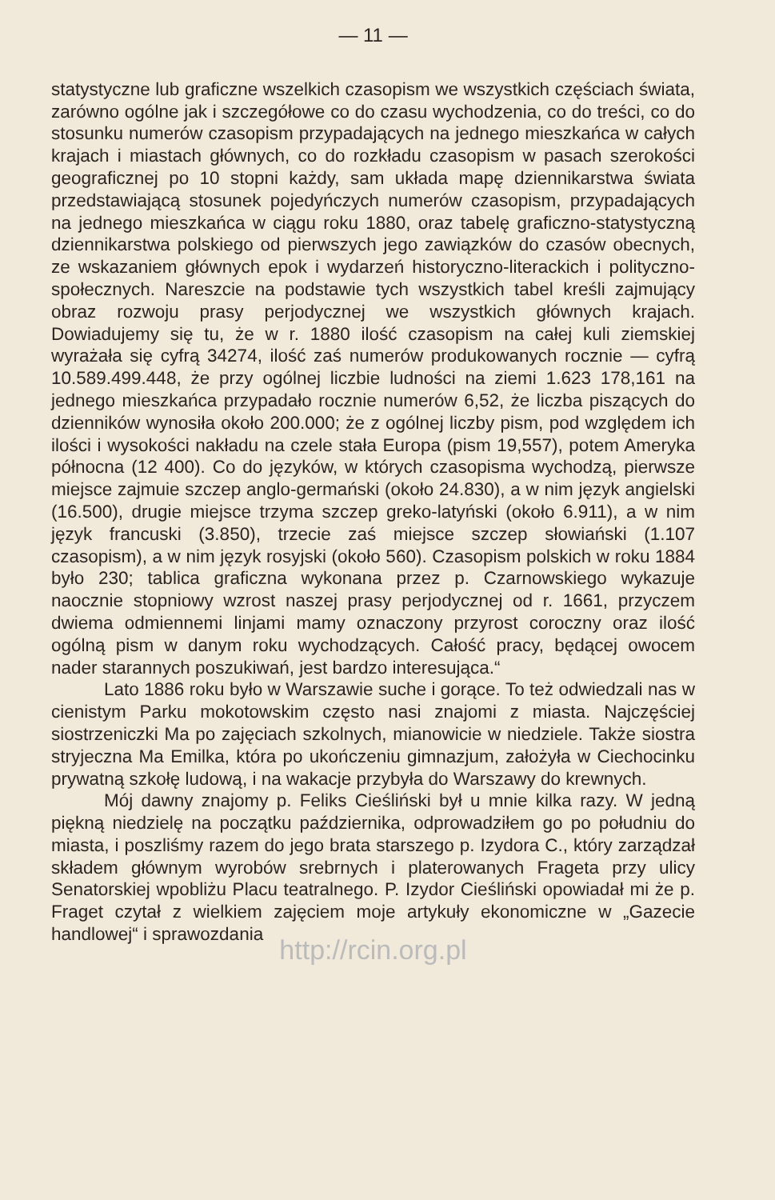— 11 —
statystyczne lub graficzne wszelkich czasopism we wszystkich częściach świata, zarówno ogólne jak i szczegółowe co do czasu wychodzenia, co do treści, co do stosunku numerów czasopism przypadających na jednego mieszkańca w całych krajach i miastach głównych, co do rozkładu czasopism w pasach szerokości geograficznej po 10 stopni każdy, sam układa mapę dziennikarstwa świata przedstawiającą stosunek pojedyńczych numerów czasopism, przypadających na jednego mieszkańca w ciągu roku 1880, oraz tabelę graficzno-statystyczną dziennikarstwa polskiego od pierwszych jego zawiązków do czasów obecnych, ze wskazaniem głównych epok i wydarzeń historyczno-literackich i polityczno-społecznych. Nareszcie na podstawie tych wszystkich tabel kreśli zajmujący obraz rozwoju prasy perjodycznej we wszystkich głównych krajach. Dowiadujemy się tu, że w r. 1880 ilość czasopism na całej kuli ziemskiej wyrażała się cyfrą 34274, ilość zaś numerów produkowanych rocznie — cyfrą 10.589.499.448, że przy ogólnej liczbie ludności na ziemi 1.623 178,161 na jednego mieszkańca przypadało rocznie numerów 6,52, że liczba piszących do dzienników wynosiła około 200.000; że z ogólnej liczby pism, pod względem ich ilości i wysokości nakładu na czele stała Europa (pism 19,557), potem Ameryka północna (12 400). Co do języków, w których czasopisma wychodzą, pierwsze miejsce zajmuie szczep anglo-germański (około 24.830), a w nim język angielski (16.500), drugie miejsce trzyma szczep greko-latyński (około 6.911), a w nim język francuski (3.850), trzecie zaś miejsce szczep słowiański (1.107 czasopism), a w nim język rosyjski (około 560). Czasopism polskich w roku 1884 było 230; tablica graficzna wykonana przez p. Czarnowskiego wykazuje naocznie stopniowy wzrost naszej prasy perjodycznej od r. 1661, przyczem dwiema odmiennemi linjami mamy oznaczony przyrost coroczny oraz ilość ogólną pism w danym roku wychodzących. Całość pracy, będącej owocem nader starannych poszukiwań, jest bardzo interesująca.“
Lato 1886 roku było w Warszawie suche i gorące. To też odwiedzali nas w cienistym Parku mokotowskim często nasi znajomi z miasta. Najczęściej siostrzeniczki Ma po zajęciach szkolnych, mianowicie w niedziele. Także siostra stryjeczna Ma Emilka, która po ukończeniu gimnazjum, założyła w Ciechocinku prywatną szkołę ludową, i na wakacje przybyła do Warszawy do krewnych.
Mój dawny znajomy p. Feliks Cieśliński był u mnie kilka razy. W jedną piękną niedzielę na początku października, odprowadziłem go po południu do miasta, i poszliśmy razem do jego brata starszego p. Izydora C., który zarządzał składem głównym wyrobów srebrnych i platerowanych Frageta przy ulicy Senatorskiej wpobliżu Placu teatralnego. P. Izydor Cieśliński opowiadał mi że p. Fraget czytał z wielkiem zajęciem moje artykuły ekonomiczne w „Gazecie handlowej“ i sprawozdania
http://rcin.org.pl